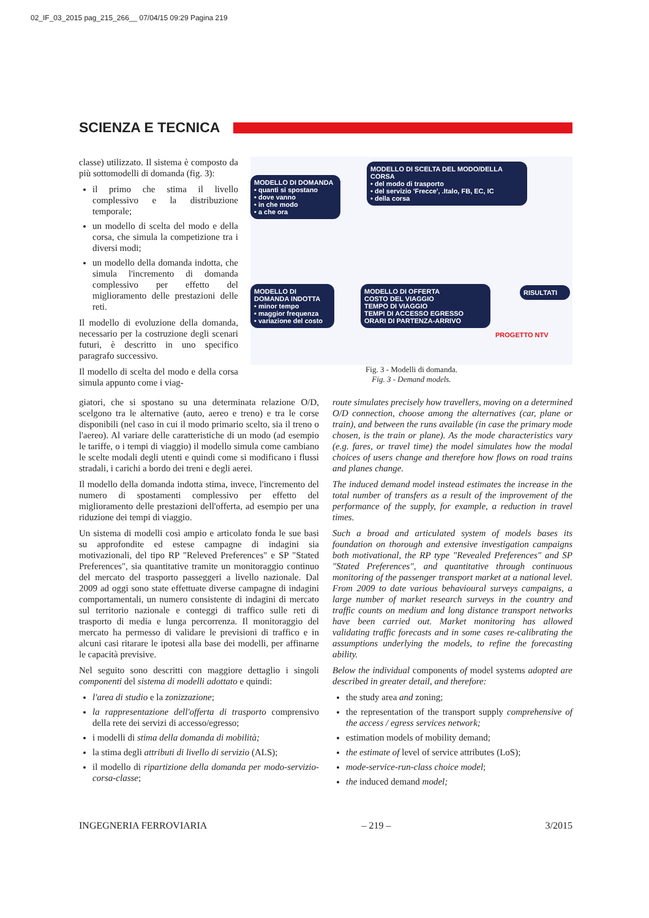02_IF_03_2015 pag_215_266__ 07/04/15 09:29 Pagina 219
SCIENZA E TECNICA
classe) utilizzato. Il sistema è composto da più sottomodelli di domanda (fig. 3):
il primo che stima il livello complessivo e la distribuzione temporale;
un modello di scelta del modo e della corsa, che simula la competizione tra i diversi modi;
un modello della domanda indotta, che simula l'incremento di domanda complessivo per effetto del miglioramento delle prestazioni delle reti.
Il modello di evoluzione della domanda, necessario per la costruzione degli scenari futuri, è descritto in uno specifico paragrafo successivo.
Il modello di scelta del modo e della corsa simula appunto come i viag-
MODELLO DI DOMANDA
• quanti si spostano
• dove vanno
• in che modo
• a che ora
MODELLO DI SCELTA DEL MODO/DELLA CORSA
• del modo di trasporto
• del servizio 'Frecce', .Italo, FB, EC, IC
• della corsa
MODELLO DI DOMANDA INDOTTA
• minor tempo
• maggior frequenza
• variazione del costo
MODELLO DI OFFERTA
COSTO DEL VIAGGIO
TEMPO DI VIAGGIO
TEMPI DI ACCESSO EGRESSO
ORARI DI PARTENZA-ARRIVO
RISULTATI
PROGETTO NTV
Fig. 3 - Modelli di domanda.
Fig. 3 - Demand models.
giatori, che si spostano su una determinata relazione O/D, scelgono tra le alternative (auto, aereo e treno) e tra le corse disponibili (nel caso in cui il modo primario scelto, sia il treno o l'aereo). Al variare delle caratteristiche di un modo (ad esempio le tariffe, o i tempi di viaggio) il modello simula come cambiano le scelte modali degli utenti e quindi come si modificano i flussi stradali, i carichi a bordo dei treni e degli aerei.
Il modello della domanda indotta stima, invece, l'incremento del numero di spostamenti complessivo per effetto del miglioramento delle prestazioni dell'offerta, ad esempio per una riduzione dei tempi di viaggio.
Un sistema di modelli così ampio e articolato fonda le sue basi su approfondite ed estese campagne di indagini sia motivazionali, del tipo RP "Releved Preferences" e SP "Stated Preferences", sia quantitative tramite un monitoraggio continuo del mercato del trasporto passeggeri a livello nazionale. Dal 2009 ad oggi sono state effettuate diverse campagne di indagini comportamentali, un numero consistente di indagini di mercato sul territorio nazionale e conteggi di traffico sulle reti di trasporto di media e lunga percorrenza. Il monitoraggio del mercato ha permesso di validare le previsioni di traffico e in alcuni casi ritarare le ipotesi alla base dei modelli, per affinarne le capacità previsive.
Nel seguito sono descritti con maggiore dettaglio i singoli componenti del sistema di modelli adottato e quindi:
l'area di studio e la zonizzazione;
la rappresentazione dell'offerta di trasporto comprensivo della rete dei servizi di accesso/egresso;
i modelli di stima della domanda di mobilità;
la stima degli attributi di livello di servizio (ALS);
il modello di ripartizione della domanda per modo-servizio-corsa-classe;
route simulates precisely how travellers, moving on a determined O/D connection, choose among the alternatives (car, plane or train), and between the runs available (in case the primary mode chosen, is the train or plane). As the mode characteristics vary (e.g. fares, or travel time) the model simulates how the modal choices of users change and therefore how flows on road trains and planes change.
The induced demand model instead estimates the increase in the total number of transfers as a result of the improvement of the performance of the supply, for example, a reduction in travel times.
Such a broad and articulated system of models bases its foundation on thorough and extensive investigation campaigns both motivational, the RP type "Revealed Preferences" and SP "Stated Preferences", and quantitative through continuous monitoring of the passenger transport market at a national level. From 2009 to date various behavioural surveys campaigns, a large number of market research surveys in the country and traffic counts on medium and long distance transport networks have been carried out. Market monitoring has allowed validating traffic forecasts and in some cases re-calibrating the assumptions underlying the models, to refine the forecasting ability.
Below the individual components of model systems adopted are described in greater detail, and therefore:
the study area and zoning;
the representation of the transport supply comprehensive of the access / egress services network;
estimation models of mobility demand;
the estimate of level of service attributes (LoS);
mode-service-run-class choice model;
the induced demand model;
INGEGNERIA FERROVIARIA – 219 – 3/2015